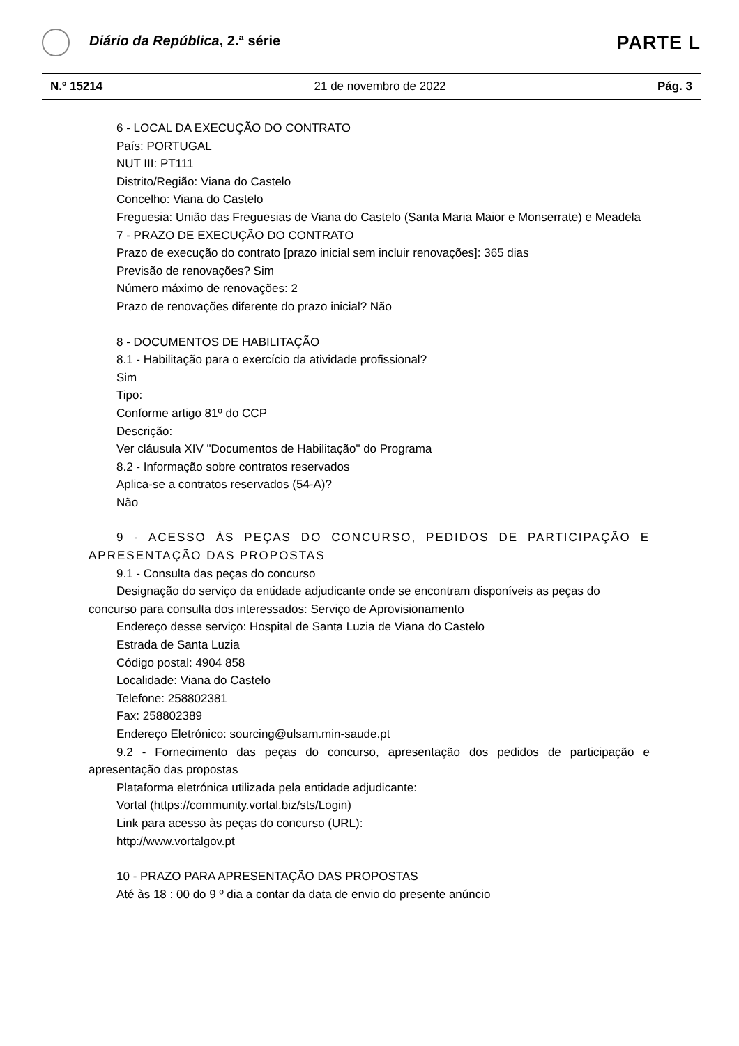Diário da República, 2.ª série
PARTE L
N.º 15214 21 de novembro de 2022 Pág. 3
6 - LOCAL DA EXECUÇÃO DO CONTRATO
País: PORTUGAL
NUT III: PT111
Distrito/Região: Viana do Castelo
Concelho: Viana do Castelo
Freguesia: União das Freguesias de Viana do Castelo (Santa Maria Maior e Monserrate) e Meadela
7 - PRAZO DE EXECUÇÃO DO CONTRATO
Prazo de execução do contrato [prazo inicial sem incluir renovações]: 365 dias
Previsão de renovações? Sim
Número máximo de renovações: 2
Prazo de renovações diferente do prazo inicial? Não
8 - DOCUMENTOS DE HABILITAÇÃO
8.1 - Habilitação para o exercício da atividade profissional?
Sim
Tipo:
Conforme artigo 81º do CCP
Descrição:
Ver cláusula XIV "Documentos de Habilitação" do Programa
8.2 - Informação sobre contratos reservados
Aplica-se a contratos reservados (54-A)?
Não
9 - ACESSO ÀS PEÇAS DO CONCURSO, PEDIDOS DE PARTICIPAÇÃO E APRESENTAÇÃO DAS PROPOSTAS
9.1 - Consulta das peças do concurso
Designação do serviço da entidade adjudicante onde se encontram disponíveis as peças do concurso para consulta dos interessados: Serviço de Aprovisionamento
Endereço desse serviço: Hospital de Santa Luzia de Viana do Castelo
Estrada de Santa Luzia
Código postal: 4904 858
Localidade: Viana do Castelo
Telefone: 258802381
Fax: 258802389
Endereço Eletrónico: sourcing@ulsam.min-saude.pt
9.2 - Fornecimento das peças do concurso, apresentação dos pedidos de participação e apresentação das propostas
Plataforma eletrónica utilizada pela entidade adjudicante:
Vortal (https://community.vortal.biz/sts/Login)
Link para acesso às peças do concurso (URL):
http://www.vortalgov.pt
10 - PRAZO PARA APRESENTAÇÃO DAS PROPOSTAS
Até às 18 : 00 do 9 º dia a contar da data de envio do presente anúncio